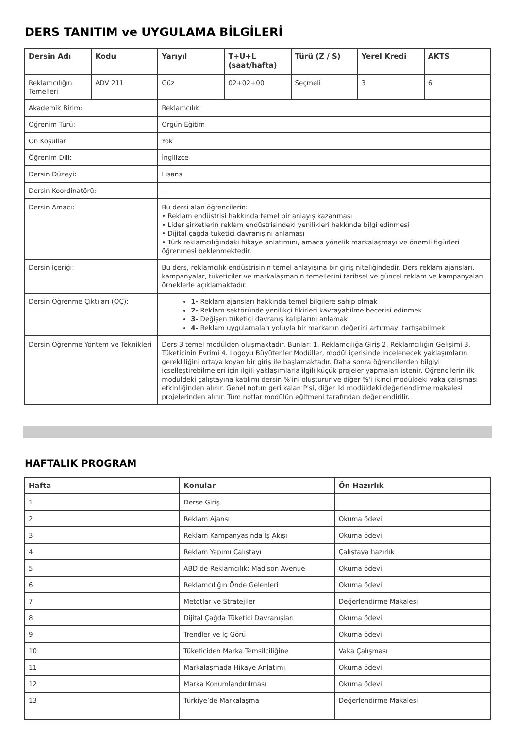DERS TANITIM ve UYGULAMA BİLGİLERİ
| Dersin Adı | Kodu | Yarıyıl | T+U+L (saat/hafta) | Türü (Z / S) | Yerel Kredi | AKTS |
| --- | --- | --- | --- | --- | --- | --- |
| Reklamcılığın Temelleri | ADV 211 | Güz | 02+02+00 | Seçmeli | 3 | 6 |
| Akademik Birim: | | Reklamcılık | | | | |
| Öğrenim Türü: | | Örgün Eğitim | | | | |
| Ön Koşullar | | Yok | | | | |
| Öğrenim Dili: | | İngilizce | | | | |
| Dersin Düzeyi: | | Lisans | | | | |
| Dersin Koordinatörü: | | - - | | | | |
| Dersin Amacı: | | Bu dersi alan öğrencilerin: • Reklam endüstrisi hakkında temel bir anlayış kazanması • Lider şirketlerin reklam endüstrisindeki yenilikleri hakkında bilgi edinmesi • Dijital çağda tüketici davranışını anlaması • Türk reklamcılığındaki hikaye anlatımını, amaca yönelik markalaşmayı ve önemli figürleri öğrenmesi beklenmektedir. | | | | |
| Dersin İçeriği: | | Bu ders, reklamcılık endüstrisinin temel anlayışına bir giriş niteliğindedir. Ders reklam ajansları, kampanyalar, tüketiciler ve markalaşmanın temellerini tarihsel ve güncel reklam ve kampanyaları örneklerle açıklamaktadır. | | | | |
| Dersin Öğrenme Çıktıları (ÖÇ): | | 1- Reklam ajansları hakkında temel bilgilere sahip olmak 2- Reklam sektöründe yenilikçi fikirleri kavrayabilme becerisi edinmek 3- Değişen tüketici davranış kalıplarını anlamak 4- Reklam uygulamaları yoluyla bir markanın değerini artırmayı tartışabilmek | | | | |
| Dersin Öğrenme Yöntem ve Teknikleri | | Ders 3 temel modülden oluşmaktadır. Bunlar: 1. Reklamcılığa Giriş 2. Reklamcılığın Gelişimi 3. Tüketicinin Evrimi 4. Logoyu Büyütenler Modüller, modül içerisinde incelenecek yaklaşımların gerekliliğini ortaya koyan bir giriş ile başlamaktadır. Daha sonra öğrencilerden bilgiyi içselleştirebilmeleri için ilgili yaklaşımlarla ilgili küçük projeler yapmaları istenir. Öğrencilerin ilk modüldeki çalıştayına katılımı dersin %'ini oluşturur ve diğer %'i ikinci modüldeki vaka çalışması etkinliğinden alınır. Genel notun geri kalan P'si, diğer iki modüldeki değerlendirme makalesi projelerinden alınır. Tüm notlar modülün eğitmeni tarafından değerlendirilir. | | | | |
HAFTALIK PROGRAM
| Hafta | Konular | Ön Hazırlık |
| --- | --- | --- |
| 1 | Derse Giriş | |
| 2 | Reklam Ajansı | Okuma ödevi |
| 3 | Reklam Kampanyasında İş Akışı | Okuma ödevi |
| 4 | Reklam Yapımı Çalıştayı | Çalıştaya hazırlık |
| 5 | ABD’de Reklamcılık: Madison Avenue | Okuma ödevi |
| 6 | Reklamcılığın Önde Gelenleri | Okuma ödevi |
| 7 | Metotlar ve Stratejiler | Değerlendirme Makalesi |
| 8 | Dijital Çağda Tüketici Davranışları | Okuma ödevi |
| 9 | Trendler ve İç Görü | Okuma ödevi |
| 10 | Tüketiciden Marka Temsilciliğine | Vaka Çalışması |
| 11 | Markalaşmada Hikaye Anlatımı | Okuma ödevi |
| 12 | Marka Konumlandırılması | Okuma ödevi |
| 13 | Türkiye’de Markalaşma | Değerlendirme Makalesi |